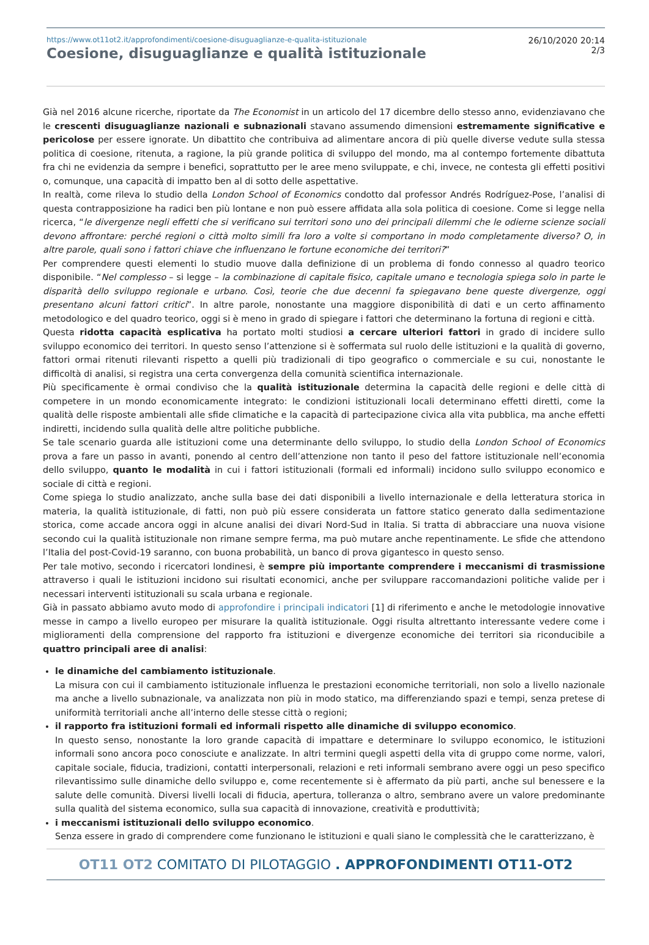https://www.ot11ot2.it/approfondimenti/coesione-disuguaglianze-e-qualita-istituzionale
Coesione, disuguaglianze e qualità istituzionale
26/10/2020 20:14
2/3
Già nel 2016 alcune ricerche, riportate da The Economist in un articolo del 17 dicembre dello stesso anno, evidenziavano che le crescenti disuguaglianze nazionali e subnazionali stavano assumendo dimensioni estremamente significative e pericolose per essere ignorate. Un dibattito che contribuiva ad alimentare ancora di più quelle diverse vedute sulla stessa politica di coesione, ritenuta, a ragione, la più grande politica di sviluppo del mondo, ma al contempo fortemente dibattuta fra chi ne evidenzia da sempre i benefici, soprattutto per le aree meno sviluppate, e chi, invece, ne contesta gli effetti positivi o, comunque, una capacità di impatto ben al di sotto delle aspettative.
In realtà, come rileva lo studio della London School of Economics condotto dal professor Andrés Rodríguez-Pose, l’analisi di questa contrapposizione ha radici ben più lontane e non può essere affidata alla sola politica di coesione. Come si legge nella ricerca, “le divergenze negli effetti che si verificano sui territori sono uno dei principali dilemmi che le odierne scienze sociali devono affrontare: perché regioni o città molto simili fra loro a volte si comportano in modo completamente diverso? O, in altre parole, quali sono i fattori chiave che influenzano le fortune economiche dei territori?”
Per comprendere questi elementi lo studio muove dalla definizione di un problema di fondo connesso al quadro teorico disponibile. “Nel complesso – si legge – la combinazione di capitale fisico, capitale umano e tecnologia spiega solo in parte le disparità dello sviluppo regionale e urbano. Così, teorie che due decenni fa spiegavano bene queste divergenze, oggi presentano alcuni fattori critici”. In altre parole, nonostante una maggiore disponibilità di dati e un certo affinamento metodologico e del quadro teorico, oggi si è meno in grado di spiegare i fattori che determinano la fortuna di regioni e città.
Questa ridotta capacità esplicativa ha portato molti studiosi a cercare ulteriori fattori in grado di incidere sullo sviluppo economico dei territori. In questo senso l’attenzione si è soffermata sul ruolo delle istituzioni e la qualità di governo, fattori ormai ritenuti rilevanti rispetto a quelli più tradizionali di tipo geografico o commerciale e su cui, nonostante le difficoltà di analisi, si registra una certa convergenza della comunità scientifica internazionale.
Più specificamente è ormai condiviso che la qualità istituzionale determina la capacità delle regioni e delle città di competere in un mondo economicamente integrato: le condizioni istituzionali locali determinano effetti diretti, come la qualità delle risposte ambientali alle sfide climatiche e la capacità di partecipazione civica alla vita pubblica, ma anche effetti indiretti, incidendo sulla qualità delle altre politiche pubbliche.
Se tale scenario guarda alle istituzioni come una determinante dello sviluppo, lo studio della London School of Economics prova a fare un passo in avanti, ponendo al centro dell’attenzione non tanto il peso del fattore istituzionale nell’economia dello sviluppo, quanto le modalità in cui i fattori istituzionali (formali ed informali) incidono sullo sviluppo economico e sociale di città e regioni.
Come spiega lo studio analizzato, anche sulla base dei dati disponibili a livello internazionale e della letteratura storica in materia, la qualità istituzionale, di fatti, non può più essere considerata un fattore statico generato dalla sedimentazione storica, come accade ancora oggi in alcune analisi dei divari Nord-Sud in Italia. Si tratta di abbracciare una nuova visione secondo cui la qualità istituzionale non rimane sempre ferma, ma può mutare anche repentinamente. Le sfide che attendono l’Italia del post-Covid-19 saranno, con buona probabilità, un banco di prova gigantesco in questo senso.
Per tale motivo, secondo i ricercatori londinesi, è sempre più importante comprendere i meccanismi di trasmissione attraverso i quali le istituzioni incidono sui risultati economici, anche per sviluppare raccomandazioni politiche valide per i necessari interventi istituzionali su scala urbana e regionale.
Già in passato abbiamo avuto modo di approfondire i principali indicatori [1] di riferimento e anche le metodologie innovative messe in campo a livello europeo per misurare la qualità istituzionale. Oggi risulta altrettanto interessante vedere come i miglioramenti della comprensione del rapporto fra istituzioni e divergenze economiche dei territori sia riconducibile a quattro principali aree di analisi:
le dinamiche del cambiamento istituzionale.
La misura con cui il cambiamento istituzionale influenza le prestazioni economiche territoriali, non solo a livello nazionale ma anche a livello subnazionale, va analizzata non più in modo statico, ma differenziando spazi e tempi, senza pretese di uniformità territoriali anche all’interno delle stesse città o regioni;
il rapporto fra istituzioni formali ed informali rispetto alle dinamiche di sviluppo economico.
In questo senso, nonostante la loro grande capacità di impattare e determinare lo sviluppo economico, le istituzioni informali sono ancora poco conosciute e analizzate. In altri termini quegli aspetti della vita di gruppo come norme, valori, capitale sociale, fiducia, tradizioni, contatti interpersonali, relazioni e reti informali sembrano avere oggi un peso specifico rilevantissimo sulle dinamiche dello sviluppo e, come recentemente si è affermato da più parti, anche sul benessere e la salute delle comunità. Diversi livelli locali di fiducia, apertura, tolleranza o altro, sembrano avere un valore predominante sulla qualità del sistema economico, sulla sua capacità di innovazione, creatività e produttività;
i meccanismi istituzionali dello sviluppo economico.
Senza essere in grado di comprendere come funzionano le istituzioni e quali siano le complessità che le caratterizzano, è
OT11 OT2 COMITATO DI PILOTAGGIO . APPROFONDIMENTI OT11-OT2